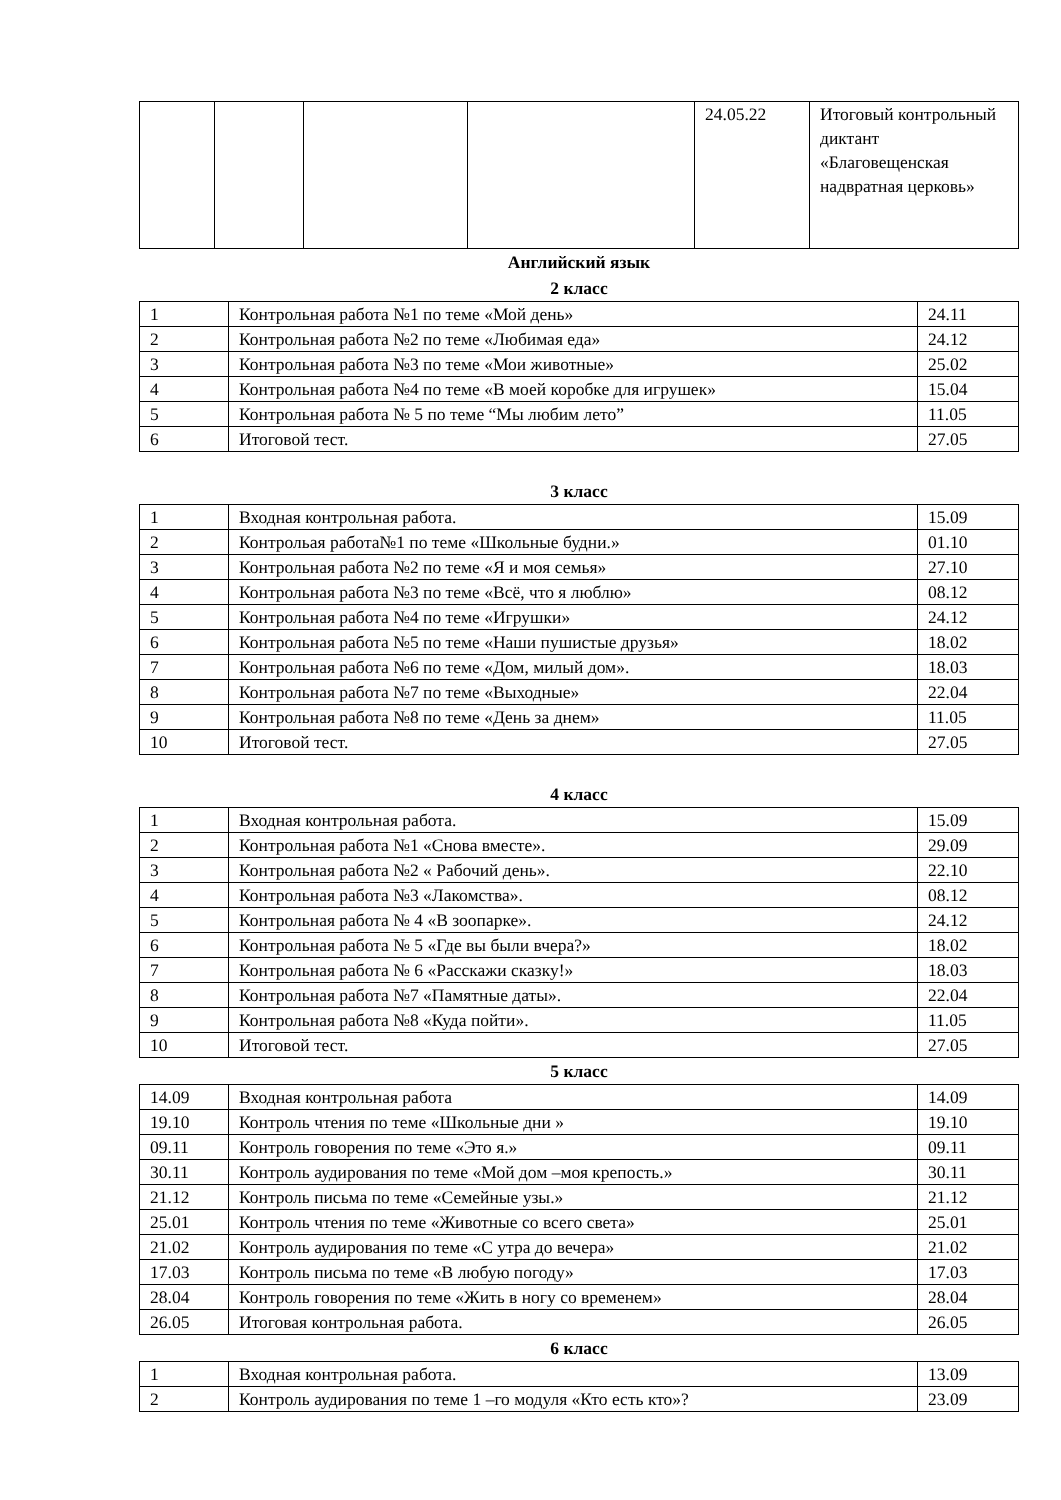| | | | | 24.05.22 | Итоговый контрольный диктант «Благовещенская надвратная церковь» |
Английский язык
2 класс
| 1 | Контрольная работа №1 по теме «Мой день» | 24.11 |
| 2 | Контрольная работа №2 по теме «Любимая еда» | 24.12 |
| 3 | Контрольная работа №3 по теме «Мои животные» | 25.02 |
| 4 | Контрольная работа №4 по теме «В моей коробке для игрушек» | 15.04 |
| 5 | Контрольная работа № 5 по теме “Мы любим лето” | 11.05 |
| 6 | Итоговой тест. | 27.05 |
3 класс
| 1 | Входная контрольная работа. | 15.09 |
| 2 | Контрольая работа№1 по теме «Школьные будни.» | 01.10 |
| 3 | Контрольная работа №2 по теме «Я и моя семья» | 27.10 |
| 4 | Контрольная работа №3 по теме «Всё, что я люблю» | 08.12 |
| 5 | Контрольная работа №4 по теме «Игрушки» | 24.12 |
| 6 | Контрольная работа №5 по теме «Наши пушистые друзья» | 18.02 |
| 7 | Контрольная работа №6 по теме «Дом, милый дом». | 18.03 |
| 8 | Контрольная работа №7 по теме «Выходные» | 22.04 |
| 9 | Контрольная работа №8 по теме «День за днем» | 11.05 |
| 10 | Итоговой тест. | 27.05 |
4 класс
| 1 | Входная контрольная работа. | 15.09 |
| 2 | Контрольная работа №1 «Снова вместе». | 29.09 |
| 3 | Контрольная работа №2 « Рабочий день». | 22.10 |
| 4 | Контрольная работа №3 «Лакомства». | 08.12 |
| 5 | Контрольная работа № 4 «В зоопарке». | 24.12 |
| 6 | Контрольная работа № 5 «Где вы были вчера?» | 18.02 |
| 7 | Контрольная работа № 6 «Расскажи сказку!» | 18.03 |
| 8 | Контрольная работа №7 «Памятные даты». | 22.04 |
| 9 | Контрольная работа №8 «Куда пойти». | 11.05 |
| 10 | Итоговой тест. | 27.05 |
5 класс
| 14.09 | Входная контрольная работа | 14.09 |
| 19.10 | Контроль чтения по теме «Школьные дни » | 19.10 |
| 09.11 | Контроль говорения по теме «Это я.» | 09.11 |
| 30.11 | Контроль аудирования по теме «Мой дом –моя крепость.» | 30.11 |
| 21.12 | Контроль письма по теме «Семейные узы.» | 21.12 |
| 25.01 | Контроль чтения по теме «Животные со всего света» | 25.01 |
| 21.02 | Контроль аудирования по теме «С утра до вечера» | 21.02 |
| 17.03 | Контроль письма по теме «В любую погоду» | 17.03 |
| 28.04 | Контроль говорения по теме «Жить в ногу со временем» | 28.04 |
| 26.05 | Итоговая контрольная работа. | 26.05 |
6 класс
| 1 | Входная контрольная работа. | 13.09 |
| 2 | Контроль аудирования по теме 1 –го модуля «Кто есть кто»? | 23.09 |